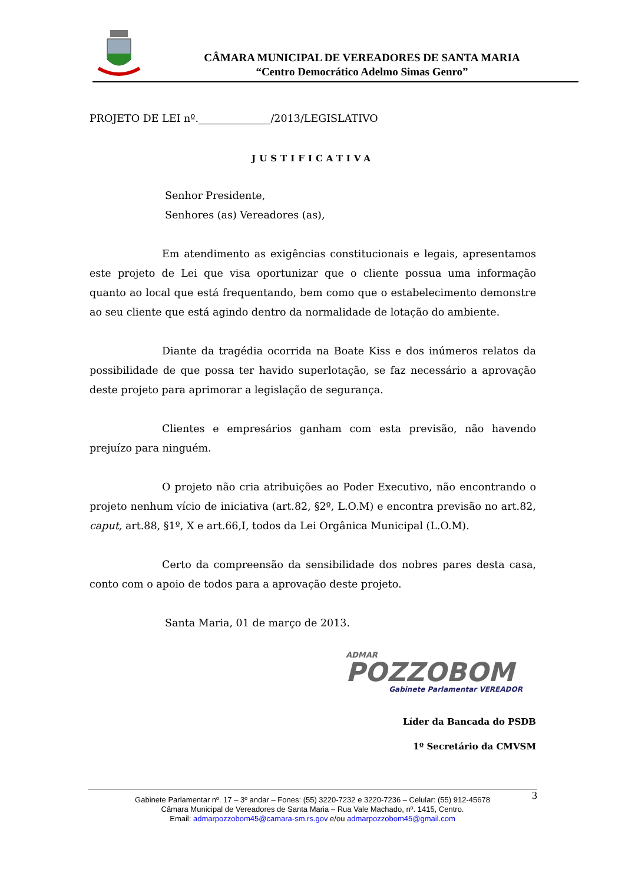CÂMARA MUNICIPAL DE VEREADORES DE SANTA MARIA
“Centro Democrático Adelmo Simas Genro”
PROJETO DE LEI nº.______________/2013/LEGISLATIVO
JUSTIFICATIVA
Senhor Presidente,
Senhores (as) Vereadores (as),
Em atendimento as exigências constitucionais e legais, apresentamos este projeto de Lei que visa oportunizar que o cliente possua uma informação quanto ao local que está frequentando, bem como que o estabelecimento demonstre ao seu cliente que está agindo dentro da normalidade de lotação do ambiente.
Diante da tragédia ocorrida na Boate Kiss e dos inúmeros relatos da possibilidade de que possa ter havido superlotação, se faz necessário a aprovação deste projeto para aprimorar a legislação de segurança.
Clientes e empresários ganham com esta previsão, não havendo prejuízo para ninguém.
O projeto não cria atribuições ao Poder Executivo, não encontrando o projeto nenhum vício de iniciativa (art.82, §2º, L.O.M) e encontra previsão no art.82, caput, art.88, §1º, X e art.66,I, todos da Lei Orgânica Municipal (L.O.M).
Certo da compreensão da sensibilidade dos nobres pares desta casa, conto com o apoio de todos para a aprovação deste projeto.
Santa Maria, 01 de março de 2013.
ADMAR
POZZOBOM
Gabinete Parlamentar VEREADOR
Líder da Bancada do PSDB
1º Secretário da CMVSM
3 Gabinete Parlamentar nº. 17 – 3º andar – Fones: (55) 3220-7232 e 3220-7236 – Celular: (55) 912-45678
Câmara Municipal de Vereadores de Santa Maria – Rua Vale Machado, nº. 1415, Centro.
Email: admarpozzobom45@camara-sm.rs.gov e/ou admarpozzobom45@gmail.com